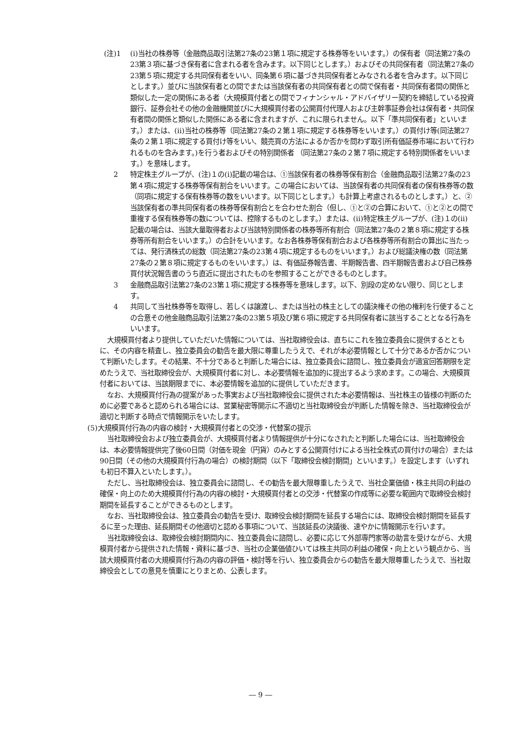(注)1 (i)当社の株券等（金融商品取引法第27条の23第１項に規定する株券等をいいます。）の保有者（同法第27条の23第３項に基づき保有者に含まれる者を含みます。以下同じとします。）およびその共同保有者（同法第27条の23第５項に規定する共同保有者をいい、同条第６項に基づき共同保有者とみなされる者を含みます。以下同じとします。）並びに当該保有者との間でまたは当該保有者の共同保有者との間で保有者・共同保有者間の関係と類似した一定の関係にある者（大規模買付者との間でフィナンシャル・アドバイザリー契約を締結している投資銀行、証券会社その他の金融機関並びに大規模買付者の公開買付代理人および主幹事証券会社は保有者・共同保有者間の関係と類似した関係にある者に含まれますが、これに限られません。以下「準共同保有者」といいます。）または、(ⅱ)当社の株券等（同法第27条の２第１項に規定する株券等をいいます。）の買付け等(同法第27条の２第１項に規定する買付け等をいい、競売買の方法によるか否かを問わず取引所有価証券市場において行われるものを含みます。)を行う者およびその特別関係者 （同法第27条の２第７項に規定する特別関係者をいいます。）を意味します。
2 特定株主グループが、(注)１の(i)記載の場合は、①当該保有者の株券等保有割合（金融商品取引法第27条の23第４項に規定する株券等保有割合をいいます。この場合においては、当該保有者の共同保有者の保有株券等の数（同項に規定する保有株券等の数をいいます。以下同じとします。）も計算上考慮されるものとします。）と、②当該保有者の準共同保有者の株券等保有割合とを合わせた割合（但し、①と②の合算において、①と②との間で重複する保有株券等の数については、控除するものとします。）または、(ⅱ)特定株主グループが、(注)１の(ⅱ)記載の場合は、当該大量取得者および当該特別関係者の株券等所有割合（同法第27条の２第８項に規定する株券等所有割合をいいます。）の合計をいいます。なお各株券等保有割合および各株券等所有割合の算出に当たっては、発行済株式の総数（同法第27条の23第４項に規定するものをいいます。）および総議決権の数（同法第27条の２第８項に規定するものをいいます。）は、有価証券報告書、半期報告書、四半期報告書および自己株券買付状況報告書のうち直近に提出されたものを参照することができるものとします。
3 金融商品取引法第27条の23第１項に規定する株券等を意味します。以下、別段の定めない限り、同じとします。
4 共同して当社株券等を取得し、若しくは譲渡し、または当社の株主としての議決権その他の権利を行使することの合意その他金融商品取引法第27条の23第５項及び第６項に規定する共同保有者に該当することとなる行為をいいます。
大規模買付者より提供していただいた情報については、当社取締役会は、直ちにこれを独立委員会に提供するとともに、その内容を精査し、独立委員会の勧告を最大限に尊重したうえで、それが本必要情報として十分であるか否かについて判断いたします。その結果、不十分であると判断した場合には、独立委員会に諮問し、独立委員会が適宜回答期限を定めたうえで、当社取締役会が、大規模買付者に対し、本必要情報を追加的に提出するよう求めます。この場合、大規模買付者においては、当該期限までに、本必要情報を追加的に提供していただきます。
なお、大規模買付行為の提案があった事実および当社取締役会に提供された本必要情報は、当社株主の皆様の判断のために必要であると認められる場合には、営業秘密等開示に不適切と当社取締役会が判断した情報を除き、当社取締役会が適切と判断する時点で情報開示をいたします。
(5)大規模買付行為の内容の検討・大規模買付者との交渉・代替案の提示
当社取締役会および独立委員会が、大規模買付者より情報提供が十分になされたと判断した場合には、当社取締役会は、本必要情報提供完了後60日間（対価を現金（円貨）のみとする公開買付けによる当社全株式の買付けの場合）または90日間（その他の大規模買付行為の場合）の検討期間（以下「取締役会検討期間」といいます。）を設定します（いずれも初日不算入といたします。）。
ただし、当社取締役会は、独立委員会に諮問し、その勧告を最大限尊重したうえで、当社企業価値・株主共同の利益の確保・向上のため大規模買付行為の内容の検討・大規模買付者との交渉・代替案の作成等に必要な範囲内で取締役会検討期間を延長することができるものとします。
なお、当社取締役会は、独立委員会の勧告を受け、取締役会検討期間を延長する場合には、取締役会検討期間を延長するに至った理由、延長期間その他適切と認める事項について、当該延長の決議後、速やかに情報開示を行います。
当社取締役会は、取締役会検討期間内に、独立委員会に諮問し、必要に応じて外部専門家等の助言を受けながら、大規模買付者から提供された情報・資料に基づき、当社の企業価値ひいては株主共同の利益の確保・向上という観点から、当該大規模買付者の大規模買付行為の内容の評価・検討等を行い、独立委員会からの勧告を最大限尊重したうえで、当社取締役会としての意見を慎重にとりまとめ、公表します。
― 9 ―